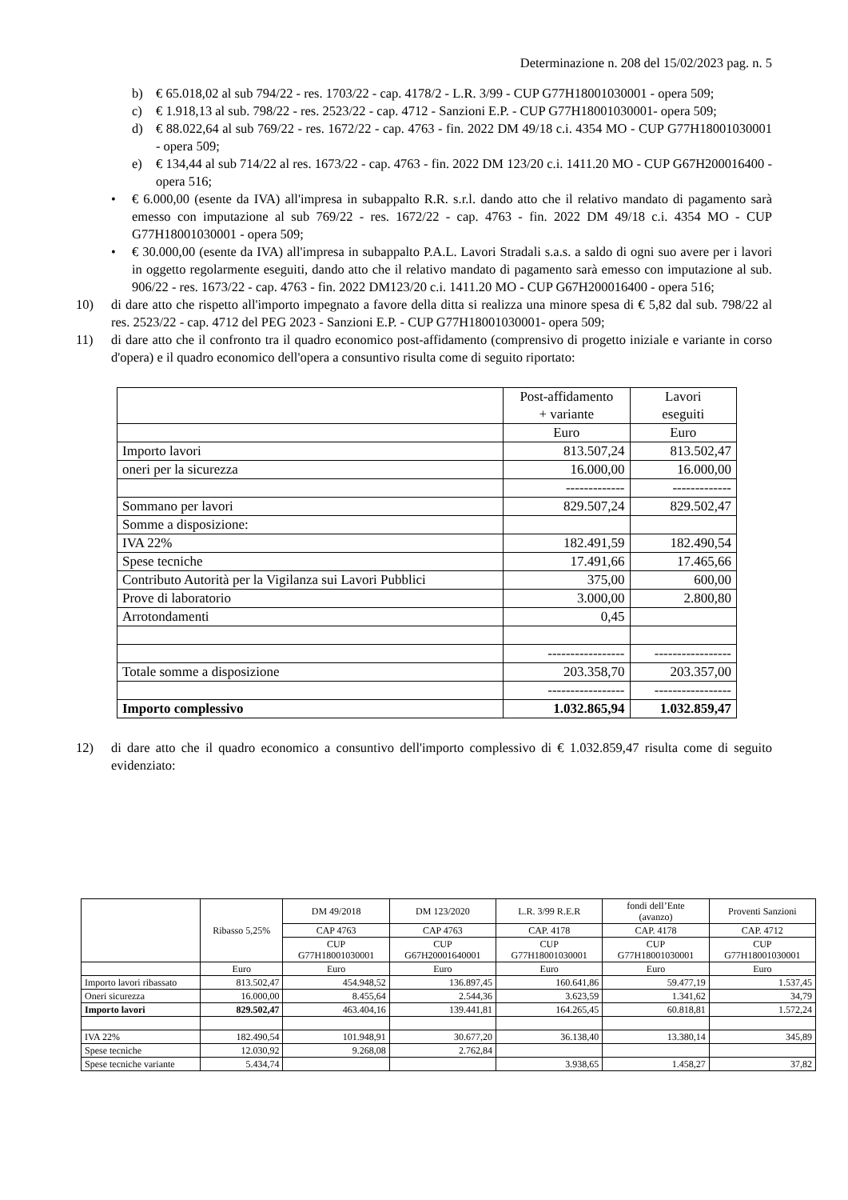Determinazione n. 208 del 15/02/2023 pag. n. 5
b) € 65.018,02 al sub 794/22 - res. 1703/22 - cap. 4178/2 - L.R. 3/99 - CUP G77H18001030001 - opera 509;
c) € 1.918,13 al sub. 798/22 - res. 2523/22 - cap. 4712 - Sanzioni E.P. - CUP G77H18001030001- opera 509;
d) € 88.022,64 al sub 769/22 - res. 1672/22 - cap. 4763 - fin. 2022 DM 49/18 c.i. 4354 MO - CUP G77H18001030001 - opera 509;
e) € 134,44 al sub 714/22 al res. 1673/22 - cap. 4763 - fin. 2022 DM 123/20 c.i. 1411.20 MO - CUP G67H200016400 - opera 516;
• € 6.000,00 (esente da IVA) all'impresa in subappalto R.R. s.r.l. dando atto che il relativo mandato di pagamento sarà emesso con imputazione al sub 769/22 - res. 1672/22 - cap. 4763 - fin. 2022 DM 49/18 c.i. 4354 MO - CUP G77H18001030001 - opera 509;
• € 30.000,00 (esente da IVA) all'impresa in subappalto P.A.L. Lavori Stradali s.a.s. a saldo di ogni suo avere per i lavori in oggetto regolarmente eseguiti, dando atto che il relativo mandato di pagamento sarà emesso con imputazione al sub. 906/22 - res. 1673/22 - cap. 4763 - fin. 2022 DM123/20 c.i. 1411.20 MO - CUP G67H200016400 - opera 516;
10) di dare atto che rispetto all'importo impegnato a favore della ditta si realizza una minore spesa di € 5,82 dal sub. 798/22 al res. 2523/22 - cap. 4712 del PEG 2023 - Sanzioni E.P. - CUP G77H18001030001- opera 509;
11) di dare atto che il confronto tra il quadro economico post-affidamento (comprensivo di progetto iniziale e variante in corso d'opera) e il quadro economico dell'opera a consuntivo risulta come di seguito riportato:
| | Post-affidamento + variante | Lavori eseguiti |
| | Euro | Euro |
| Importo lavori | 813.507,24 | 813.502,47 |
| oneri per la sicurezza | 16.000,00 | 16.000,00 |
| | ------------- | ------------- |
| Sommano per lavori | 829.507,24 | 829.502,47 |
| Somme a disposizione: | | |
| IVA 22% | 182.491,59 | 182.490,54 |
| Spese tecniche | 17.491,66 | 17.465,66 |
| Contributo Autorità per la Vigilanza sui Lavori Pubblici | 375,00 | 600,00 |
| Prove di laboratorio | 3.000,00 | 2.800,80 |
| Arrotondamenti | 0,45 | |
| | ----------------- | ----------------- |
| Totale somme a disposizione | 203.358,70 | 203.357,00 |
| | ----------------- | ----------------- |
| Importo complessivo | 1.032.865,94 | 1.032.859,47 |
12) di dare atto che il quadro economico a consuntivo dell'importo complessivo di € 1.032.859,47 risulta come di seguito evidenziato:
| | Ribasso 5,25% | DM 49/2018 | DM 123/2020 | L.R. 3/99 R.E.R | fondi dell’Ente (avanzo) | Proventi Sanzioni |
| | | CAP 4763 | CAP 4763 | CAP. 4178 | CAP. 4178 | CAP. 4712 |
| | | CUP G77H18001030001 | CUP G67H20001640001 | CUP G77H18001030001 | CUP G77H18001030001 | CUP G77H18001030001 |
| | Euro | Euro | Euro | Euro | Euro | Euro |
| Importo lavori ribassato | 813.502,47 | 454.948,52 | 136.897,45 | 160.641,86 | 59.477,19 | 1.537,45 |
| Oneri sicurezza | 16.000,00 | 8.455,64 | 2.544,36 | 3.623,59 | 1.341,62 | 34,79 |
| Importo lavori | 829.502,47 | 463.404,16 | 139.441,81 | 164.265,45 | 60.818,81 | 1.572,24 |
| IVA 22% | 182.490,54 | 101.948,91 | 30.677,20 | 36.138,40 | 13.380,14 | 345,89 |
| Spese tecniche | 12.030,92 | 9.268,08 | 2.762,84 | | | |
| Spese tecniche variante | 5.434,74 | | | 3.938,65 | 1.458,27 | 37,82 |